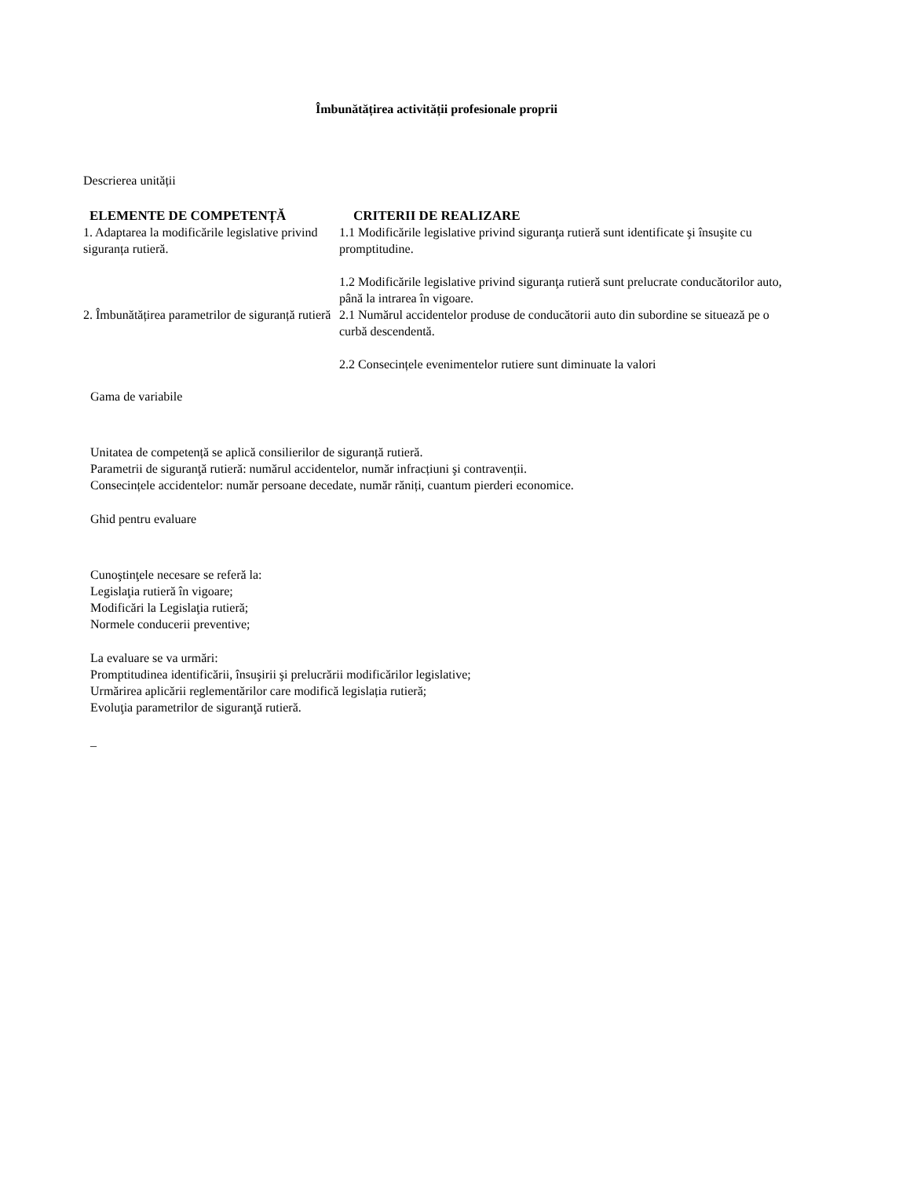Îmbunătățirea activității profesionale proprii
Descrierea unității
| ELEMENTE DE COMPETENȚĂ | CRITERII DE REALIZARE |
| --- | --- |
| 1. Adaptarea la modificările legislative privind siguranța rutieră. | 1.1 Modificările legislative privind siguranţa rutieră sunt identificate şi însuşite cu promptitudine. 1.2 Modificările legislative privind siguranţa rutieră sunt prelucrate conducătorilor auto, până la intrarea în vigoare. |
| 2. Îmbunătățirea parametrilor de siguranță rutieră | 2.1 Numărul accidentelor produse de conducătorii auto din subordine se situează pe o curbă descendentă. 2.2 Consecințele evenimentelor rutiere sunt diminuate la valori |
Gama de variabile
Unitatea de competență se aplică consilierilor de siguranță rutieră.
Parametrii de siguranţă rutieră: numărul accidentelor, număr infracțiuni şi contravenții.
Consecințele accidentelor: număr persoane decedate, număr răniți, cuantum pierderi economice.
Ghid pentru evaluare
Cunoştinţele necesare se referă la:
Legislaţia rutieră în vigoare;
Modificări la Legislaţia rutieră;
Normele conducerii preventive;
La evaluare se va urmări:
Promptitudinea identificării, însuşirii şi prelucrării modificărilor legislative;
Urmărirea aplicării reglementărilor care modifică legislația rutieră;
Evoluţia parametrilor de siguranţă rutieră.
_